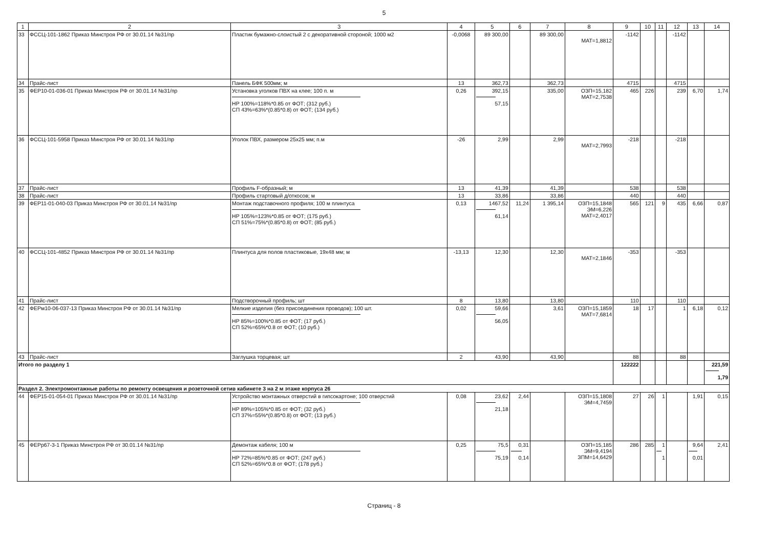5
| 1 | 2 | 3 | 4 | 5 | 6 | 7 | 8 | 9 | 10 | 11 | 12 | 13 | 14 |
| --- | --- | --- | --- | --- | --- | --- | --- | --- | --- | --- | --- | --- | --- |
| 33 | ФССЦ-101-1862 Приказ Минстроя РФ от 30.01.14 №31/пр | Пластик бумажно-слоистый 2 с декоративной стороной; 1000 м2 | -0,0068 | 89 300,00 | | 89 300,00 | МАТ=1,8812 | -1142 | | | -1142 | | |
| 34 | Прайс-лист | Панель БФК 500мм; м | 13 | 362,73 | | 362,73 | | 4715 | | | 4715 | | |
| 35 | ФЕР10-01-036-01 Приказ Минстроя РФ от 30.01.14 №31/пр | Установка уголков ПВХ на клее; 100 п. м НР 100%=118%*0.85 от ФОТ; (312 руб.) СП 43%=63%*(0.85*0.8) от ФОТ; (134 руб.) | 0,26 | 392,15 57,15 | | 335,00 | ОЗП=15,182 МАТ=2,7538 | 465 | 226 | | 239 | 6,70 | 1,74 |
| 36 | ФССЦ-101-5958 Приказ Минстроя РФ от 30.01.14 №31/пр | Уголок ПВХ, размером 25х25 мм; п.м | -26 | 2,99 | | 2,99 | МАТ=2,7993 | -218 | | | -218 | | |
| 37 | Прайс-лист | Профиль F-образный; м | 13 | 41,39 | | 41,39 | | 538 | | | 538 | | |
| 38 | Прайс-лист | Профиль стартовый д/откосов; м | 13 | 33,86 | | 33,86 | | 440 | | | 440 | | |
| 39 | ФЕР11-01-040-03 Приказ Минстроя РФ от 30.01.14 №31/пр | Монтаж подставочного профиля; 100 м плинтуса НР 105%=123%*0.85 от ФОТ; (175 руб.) СП 51%=75%*(0.85*0.8) от ФОТ; (85 руб.) | 0,13 | 1467,52 61,14 | 11,24 | 1 395,14 | ОЗП=15,1848 ЭМ=6,226 МАТ=2,4017 | 565 | 121 | 9 | 435 | 6,66 | 0,87 |
| 40 | ФССЦ-101-4852 Приказ Минстроя РФ от 30.01.14 №31/пр | Плинтуса для полов пластиковые, 19х48 мм; м | -13,13 | 12,30 | | 12,30 | МАТ=2,1846 | -353 | | | -353 | | |
| 41 | Прайс-лист | Подстворочный профиль; шт | 8 | 13,80 | | 13,80 | | 110 | | | 110 | | |
| 42 | ФЕРм10-06-037-13 Приказ Минстроя РФ от 30.01.14 №31/пр | Мелкие изделия (без присоединения проводов); 100 шт. НР 85%=100%*0.85 от ФОТ; (17 руб.) СП 52%=65%*0.8 от ФОТ; (10 руб.) | 0,02 | 59,66 56,05 | | 3,61 | ОЗП=15,1859 МАТ=7,6814 | 18 | 17 | | 1 | 6,18 | 0,12 |
| 43 | Прайс-лист | Заглушка торцевая; шт | 2 | 43,90 | | 43,90 | | 88 | | | 88 | | |
| Итого по разделу 1 | | | | | | | | 122222 | | | | | 221,59 1,79 |
| Раздел 2. Электромонтажные работы по ремонту освещения и розеточной сетив кабинете 3 на 2 м этаже корпуса 26 | | | | | | | | | | | | | |
| 44 | ФЕР15-01-054-01 Приказ Минстроя РФ от 30.01.14 №31/пр | Устройство монтажных отверстий в гипсокартоне; 100 отверстий НР 89%=105%*0.85 от ФОТ; (32 руб.) СП 37%=55%*(0.85*0.8) от ФОТ; (13 руб.) | 0,08 | 23,62 21,18 | 2,44 | | ОЗП=15,1808 ЭМ=4,7459 | 27 | 26 | 1 | | 1,91 | 0,15 |
| 45 | ФЕРр67-3-1 Приказ Минстроя РФ от 30.01.14 №31/пр | Демонтаж кабеля; 100 м НР 72%=85%*0.85 от ФОТ; (247 руб.) СП 52%=65%*0.8 от ФОТ; (178 руб.) | 0,25 | 75,5 75,19 | 0,31 0,14 | | ОЗП=15,185 ЭМ=9,4194 ЗПМ=14,6429 | 286 | 285 | 1 1 | | 9,64 0,01 | 2,41 |
Страниц - 8